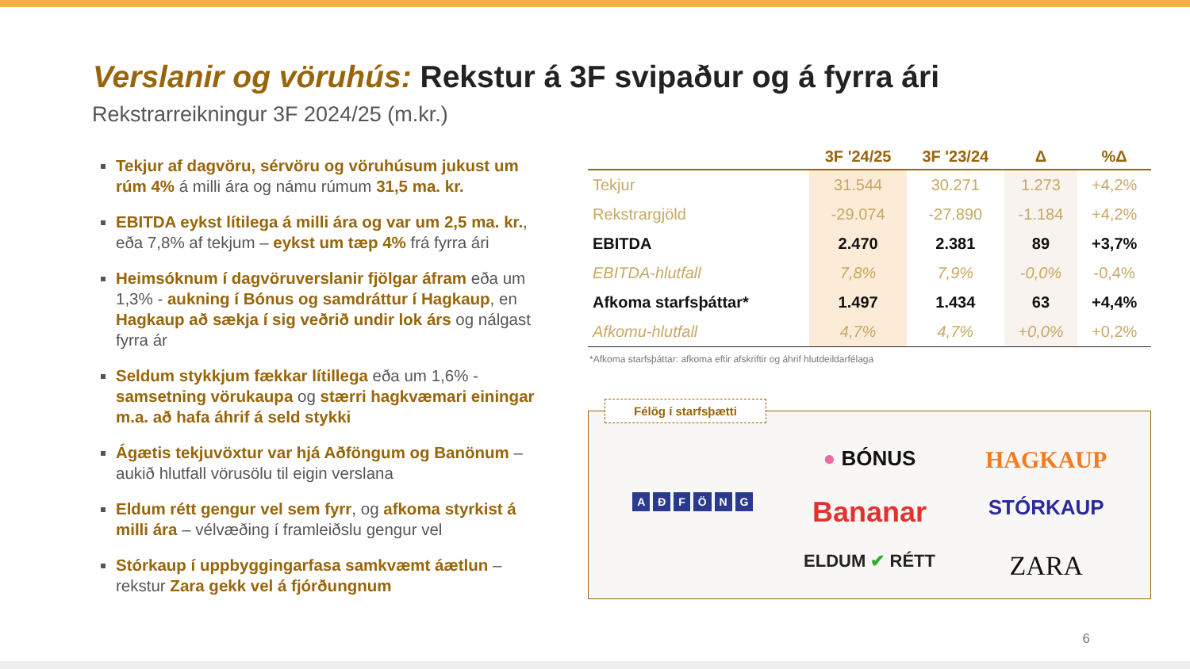Verslanir og vöruhús: Rekstur á 3F svipaður og á fyrra ári
Rekstrarreikningur 3F 2024/25 (m.kr.)
Tekjur af dagvöru, sérvöru og vöruhúsum jukust um rúm 4% á milli ára og námu rúmum 31,5 ma. kr.
EBITDA eykst lítilega á milli ára og var um 2,5 ma. kr., eða 7,8% af tekjum – eykst um tæp 4% frá fyrra ári
Heimsóknum í dagvöruverslanir fjölgar áfram eða um 1,3% - aukning í Bónus og samdráttur í Hagkaup, en Hagkaup að sækja í sig veðrið undir lok árs og nálgast fyrra ár
Seldum stykkjum fækkar lítillega eða um 1,6% - samsetning vörukaupa og stærri hagkvæmari einingar m.a. að hafa áhrif á seld stykki
Ágætis tekjuvöxtur var hjá Aðföngum og Banönum – aukið hlutfall vörusölu til eigin verslana
Eldum rétt gengur vel sem fyrr, og afkoma styrkist á milli ára – vélvæðing í framleiðslu gengur vel
Stórkaup í uppbyggingarfasa samkvæmt áætlun – rekstur Zara gekk vel á fjórðungnum
| | 3F '24/25 | 3F '23/24 | Δ | %Δ |
| --- | --- | --- | --- | --- |
| Tekjur | 31.544 | 30.271 | 1.273 | +4,2% |
| Rekstrargjöld | -29.074 | -27.890 | -1.184 | +4,2% |
| EBITDA | 2.470 | 2.381 | 89 | +3,7% |
| EBITDA-hlutfall | 7,8% | 7,9% | -0,0% | -0,4% |
| Afkoma starfsþáttar* | 1.497 | 1.434 | 63 | +4,4% |
| Afkomu-hlutfall | 4,7% | 4,7% | +0,0% | +0,2% |
*Afkoma starfsþáttar: afkoma eftir afskriftir og áhrif hlutdeildarfélaga
Félög í starfsþætti
● BÓNUS
HAGKAUP
A Ð F Ö N G
Bananar
STÓRKAUP
ELDUM ✔ RÉTT
ZARA
6